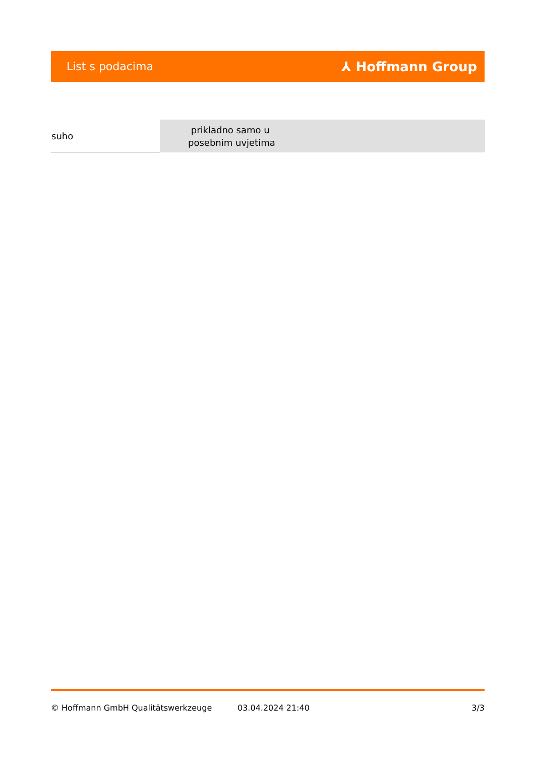List s podacima ⅄ Hoffmann Group
| suho | prikladno samo u posebnim uvjetima |
© Hoffmann GmbH Qualitätswerkzeuge 03.04.2024 21:40 3/3